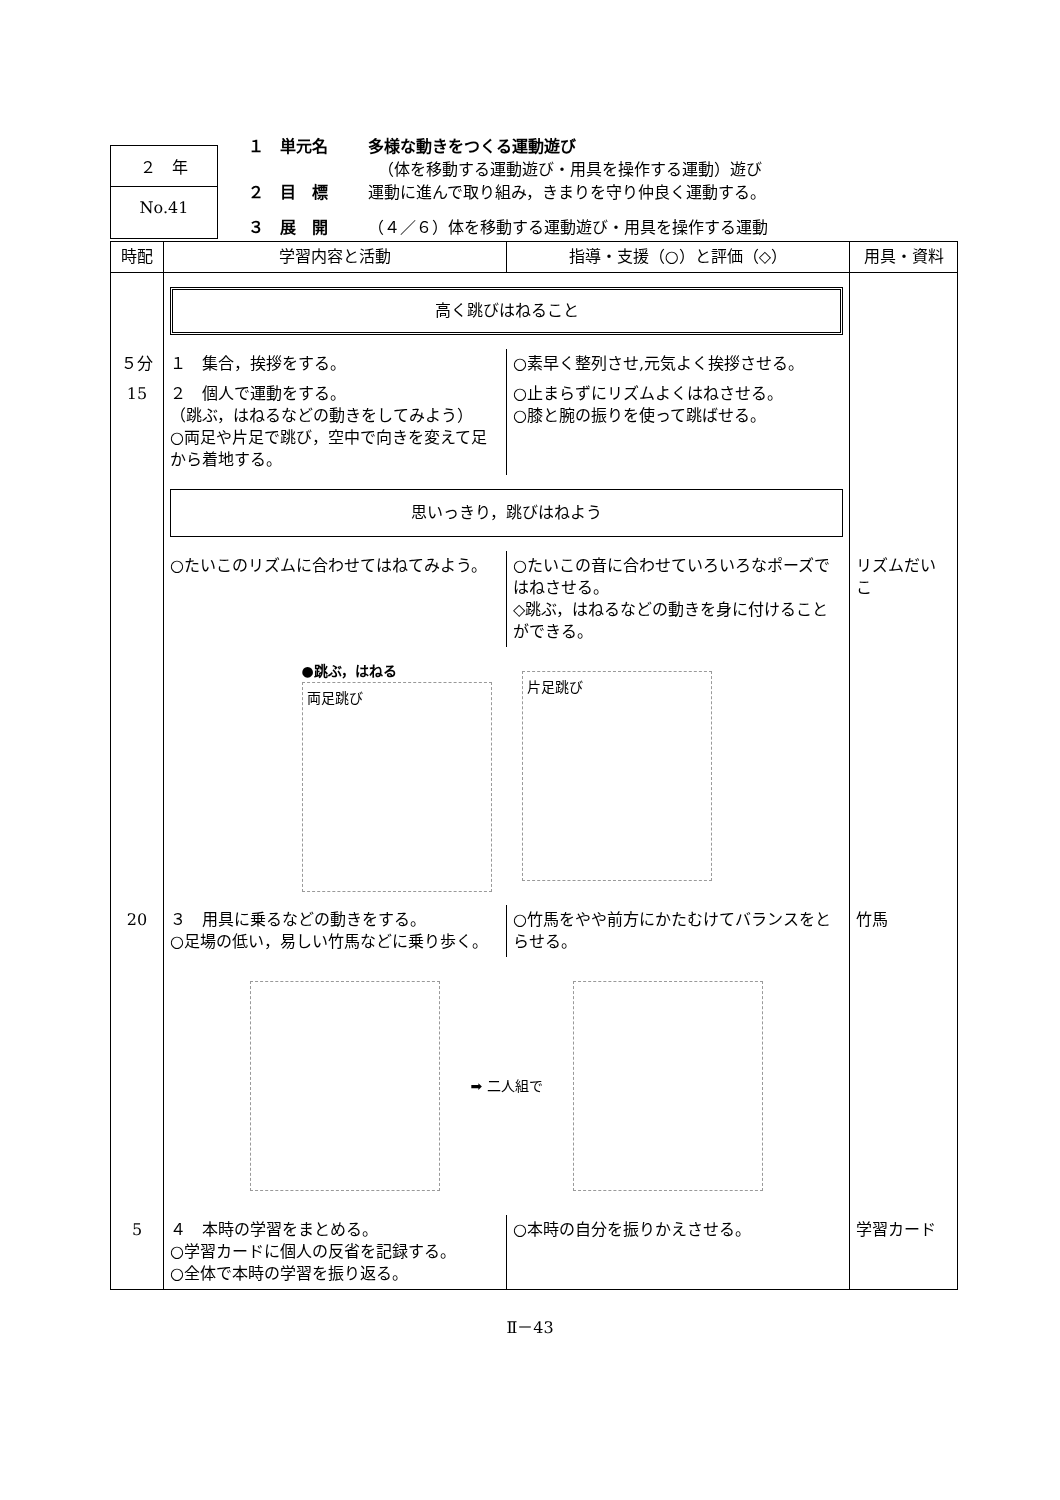２　年
No.41
１　単元名 多様な動きをつくる運動遊び
（体を移動する運動遊び・用具を操作する運動）遊び
２　目　標 運動に進んで取り組み，きまりを守り仲良く運動する。
３　展　開 （４／６）体を移動する運動遊び・用具を操作する運動
| 時配 | 学習内容と活動 | 指導・支援（○）と評価（◇） | 用具・資料 |
| --- | --- | --- | --- |
| | 高く跳びはねること | | |
| ５分 | １ 集合，挨拶をする。 | ○素早く整列させ,元気よく挨拶させる。 | |
| 15 | ２ 個人で運動をする。 （跳ぶ，はねるなどの動きをしてみよう） ○両足や片足で跳び，空中で向きを変えて足から着地する。 | ○止まらずにリズムよくはねさせる。 ○膝と腕の振りを使って跳ばせる。 | |
| | 思いっきり，跳びはねよう | | |
| | ○たいこのリズムに合わせてはねてみよう。 | ○たいこの音に合わせていろいろなポーズではねさせる。 ◇跳ぶ，はねるなどの動きを身に付けることができる。 | リズムだいこ |
| | ●跳ぶ，はねる 両足跳び 片足跳び | | |
| 20 | ３ 用具に乗るなどの動きをする。 ○足場の低い，易しい竹馬などに乗り歩く。 | ○竹馬をやや前方にかたむけてバランスをとらせる。 | 竹馬 |
| | ➡ 二人組で | | |
| 5 | ４ 本時の学習をまとめる。 ○学習カードに個人の反省を記録する。 ○全体で本時の学習を振り返る。 | ○本時の自分を振りかえさせる。 | 学習カード |
Ⅱ－43